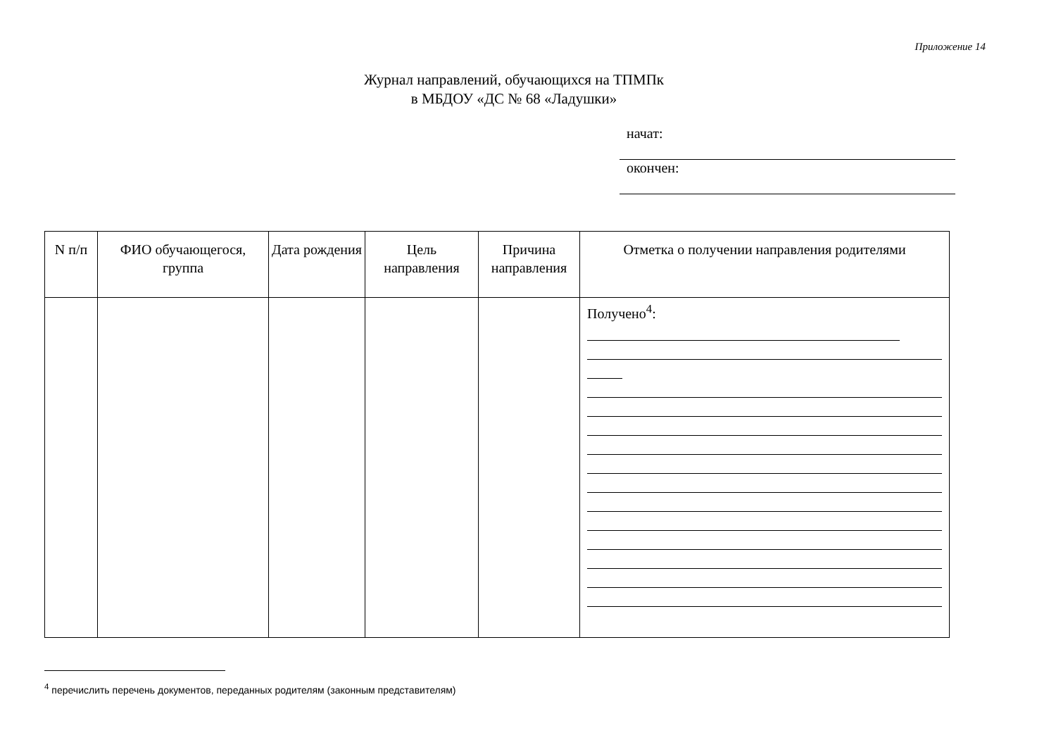Приложение 14
Журнал направлений, обучающихся на ТПМПк
в МБДОУ «ДС № 68 «Ладушки»
начат:
окончен:
| N п/п | ФИО обучающегося, группа | Дата рождения | Цель направления | Причина направления | Отметка о получении направления родителями |
| --- | --- | --- | --- | --- | --- |
| | | | | | Получено<sup>4</sup>: |
<sup>4</sup> перечислить перечень документов, переданных родителям (законным представителям)